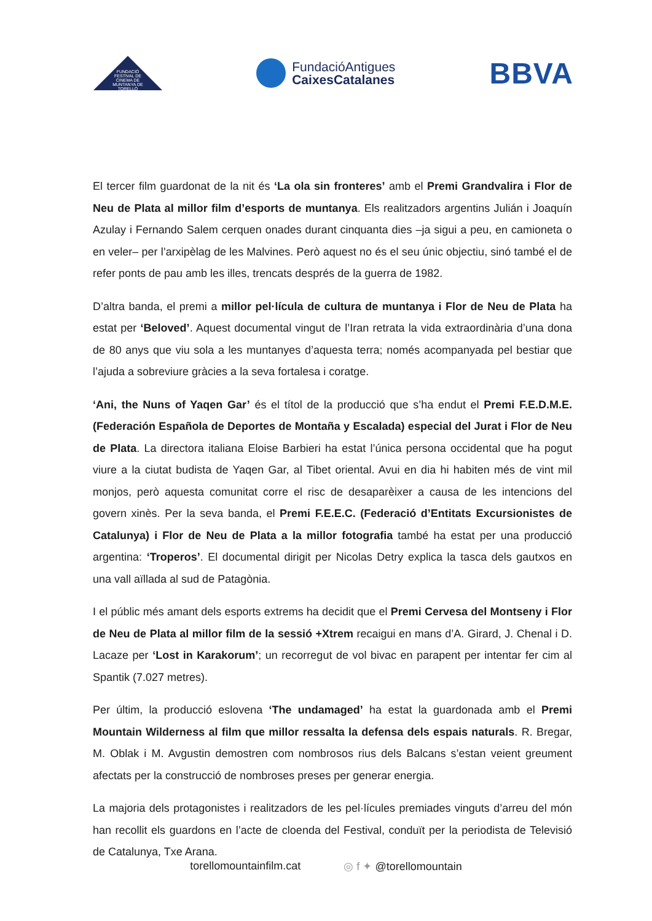FUNDACIÓ FESTIVAL DE CINEMA DE MUNTANYA DE TORELLÓ
FundacióAntigues
CaixesCatalanes
BBVA
El tercer film guardonat de la nit és ‘La ola sin fronteres’ amb el Premi Grandvalira i Flor de Neu de Plata al millor film d’esports de muntanya. Els realitzadors argentins Julián i Joaquín Azulay i Fernando Salem cerquen onades durant cinquanta dies –ja sigui a peu, en camioneta o en veler– per l’arxipèlag de les Malvines. Però aquest no és el seu únic objectiu, sinó també el de refer ponts de pau amb les illes, trencats després de la guerra de 1982.
D’altra banda, el premi a millor pel·lícula de cultura de muntanya i Flor de Neu de Plata ha estat per ‘Beloved’. Aquest documental vingut de l’Iran retrata la vida extraordinària d’una dona de 80 anys que viu sola a les muntanyes d’aquesta terra; només acompanyada pel bestiar que l’ajuda a sobreviure gràcies a la seva fortalesa i coratge.
‘Ani, the Nuns of Yaqen Gar’ és el títol de la producció que s’ha endut el Premi F.E.D.M.E. (Federación Española de Deportes de Montaña y Escalada) especial del Jurat i Flor de Neu de Plata. La directora italiana Eloise Barbieri ha estat l’única persona occidental que ha pogut viure a la ciutat budista de Yaqen Gar, al Tibet oriental. Avui en dia hi habiten més de vint mil monjos, però aquesta comunitat corre el risc de desaparèixer a causa de les intencions del govern xinès. Per la seva banda, el Premi F.E.E.C. (Federació d’Entitats Excursionistes de Catalunya) i Flor de Neu de Plata a la millor fotografia també ha estat per una producció argentina: ‘Troperos’. El documental dirigit per Nicolas Detry explica la tasca dels gautxos en una vall aïllada al sud de Patagònia.
I el públic més amant dels esports extrems ha decidit que el Premi Cervesa del Montseny i Flor de Neu de Plata al millor film de la sessió +Xtrem recaigui en mans d’A. Girard, J. Chenal i D. Lacaze per ‘Lost in Karakorum’; un recorregut de vol bivac en parapent per intentar fer cim al Spantik (7.027 metres).
Per últim, la producció eslovena ‘The undamaged’ ha estat la guardonada amb el Premi Mountain Wilderness al film que millor ressalta la defensa dels espais naturals. R. Bregar, M. Oblak i M. Avgustin demostren com nombrosos rius dels Balcans s’estan veient greument afectats per la construcció de nombroses preses per generar energia.
La majoria dels protagonistes i realitzadors de les pel·lícules premiades vinguts d’arreu del món han recollit els guardons en l’acte de cloenda del Festival, conduït per la periodista de Televisió de Catalunya, Txe Arana.
torellomountainfilm.cat ◎ f ✦ @torellomountain